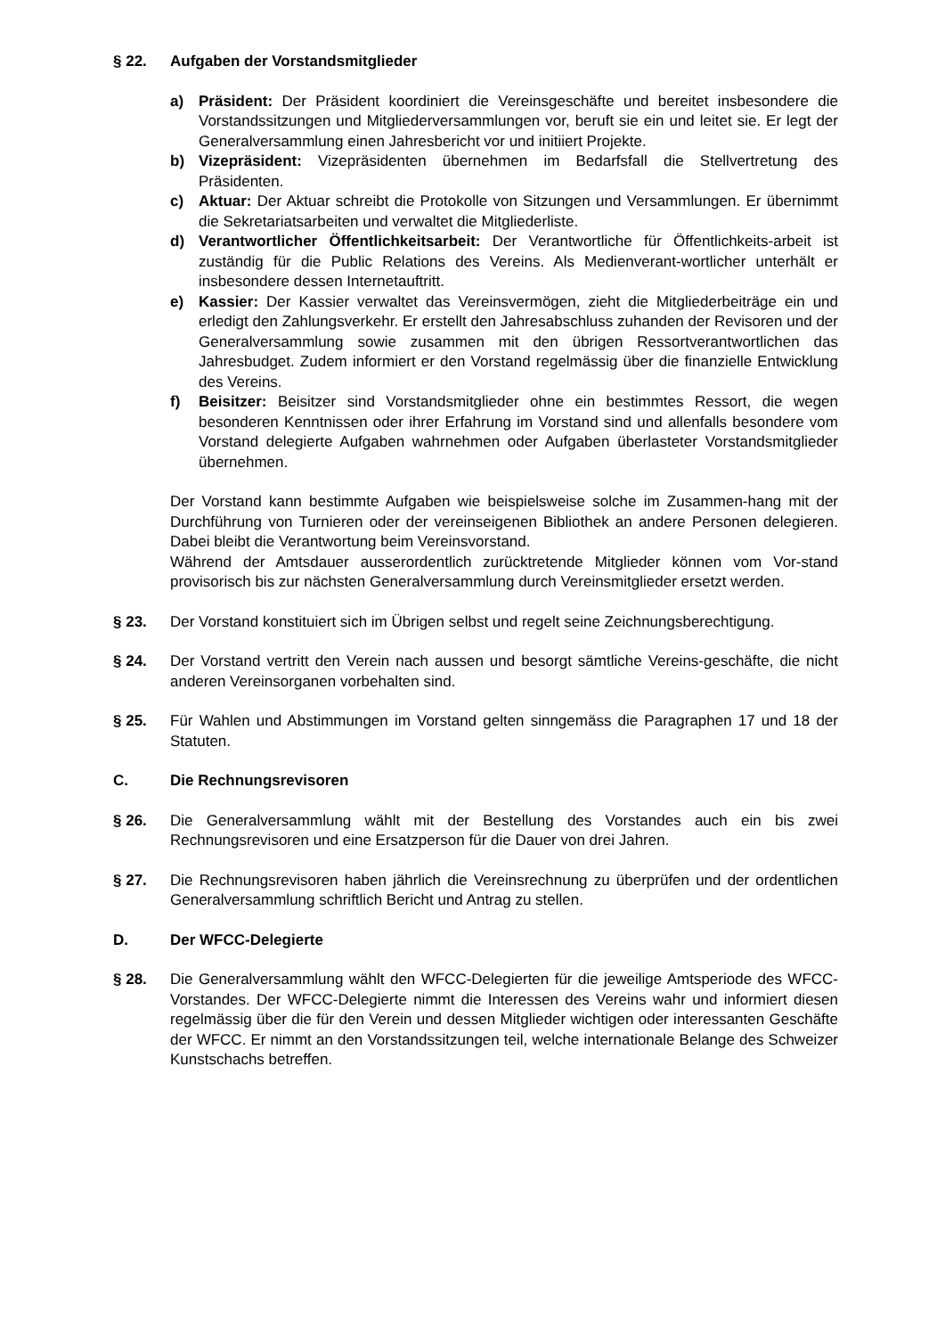§ 22. Aufgaben der Vorstandsmitglieder
a) Präsident: Der Präsident koordiniert die Vereinsgeschäfte und bereitet insbesondere die Vorstandssitzungen und Mitgliederversammlungen vor, beruft sie ein und leitet sie. Er legt der Generalversammlung einen Jahresbericht vor und initiiert Projekte.
b) Vizepräsident: Vizepräsidenten übernehmen im Bedarfsfall die Stellvertretung des Präsidenten.
c) Aktuar: Der Aktuar schreibt die Protokolle von Sitzungen und Versammlungen. Er übernimmt die Sekretariatsarbeiten und verwaltet die Mitgliederliste.
d) Verantwortlicher Öffentlichkeitsarbeit: Der Verantwortliche für Öffentlichkeits-arbeit ist zuständig für die Public Relations des Vereins. Als Medienverant-wortlicher unterhält er insbesondere dessen Internetauftritt.
e) Kassier: Der Kassier verwaltet das Vereinsvermögen, zieht die Mitgliederbeiträge ein und erledigt den Zahlungsverkehr. Er erstellt den Jahresabschluss zuhanden der Revisoren und der Generalversammlung sowie zusammen mit den übrigen Ressortverantwortlichen das Jahresbudget. Zudem informiert er den Vorstand regelmässig über die finanzielle Entwicklung des Vereins.
f) Beisitzer: Beisitzer sind Vorstandsmitglieder ohne ein bestimmtes Ressort, die wegen besonderen Kenntnissen oder ihrer Erfahrung im Vorstand sind und allenfalls besondere vom Vorstand delegierte Aufgaben wahrnehmen oder Aufgaben überlasteter Vorstandsmitglieder übernehmen.
Der Vorstand kann bestimmte Aufgaben wie beispielsweise solche im Zusammen-hang mit der Durchführung von Turnieren oder der vereinseigenen Bibliothek an andere Personen delegieren. Dabei bleibt die Verantwortung beim Vereinsvorstand.
Während der Amtsdauer ausserordentlich zurücktretende Mitglieder können vom Vor-stand provisorisch bis zur nächsten Generalversammlung durch Vereinsmitglieder ersetzt werden.
§ 23. Der Vorstand konstituiert sich im Übrigen selbst und regelt seine Zeichnungsberechtigung.
§ 24. Der Vorstand vertritt den Verein nach aussen und besorgt sämtliche Vereins-geschäfte, die nicht anderen Vereinsorganen vorbehalten sind.
§ 25. Für Wahlen und Abstimmungen im Vorstand gelten sinngemäss die Paragraphen 17 und 18 der Statuten.
C. Die Rechnungsrevisoren
§ 26. Die Generalversammlung wählt mit der Bestellung des Vorstandes auch ein bis zwei Rechnungsrevisoren und eine Ersatzperson für die Dauer von drei Jahren.
§ 27. Die Rechnungsrevisoren haben jährlich die Vereinsrechnung zu überprüfen und der ordentlichen Generalversammlung schriftlich Bericht und Antrag zu stellen.
D. Der WFCC-Delegierte
§ 28. Die Generalversammlung wählt den WFCC-Delegierten für die jeweilige Amtsperiode des WFCC-Vorstandes. Der WFCC-Delegierte nimmt die Interessen des Vereins wahr und informiert diesen regelmässig über die für den Verein und dessen Mitglieder wichtigen oder interessanten Geschäfte der WFCC. Er nimmt an den Vorstandssitzungen teil, welche internationale Belange des Schweizer Kunstschachs betreffen.